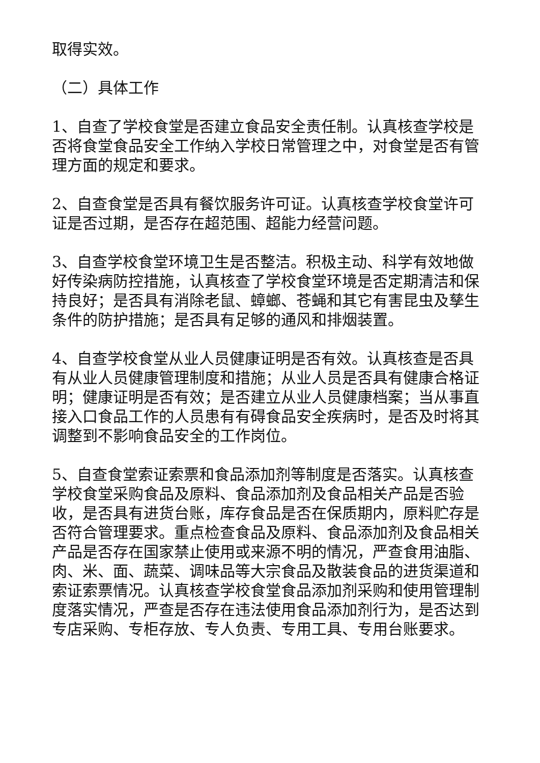取得实效。
（二）具体工作
1、自查了学校食堂是否建立食品安全责任制。认真核查学校是否将食堂食品安全工作纳入学校日常管理之中，对食堂是否有管理方面的规定和要求。
2、自查食堂是否具有餐饮服务许可证。认真核查学校食堂许可证是否过期，是否存在超范围、超能力经营问题。
3、自查学校食堂环境卫生是否整洁。积极主动、科学有效地做好传染病防控措施，认真核查了学校食堂环境是否定期清洁和保持良好；是否具有消除老鼠、蟑螂、苍蝇和其它有害昆虫及孳生条件的防护措施；是否具有足够的通风和排烟装置。
4、自查学校食堂从业人员健康证明是否有效。认真核查是否具有从业人员健康管理制度和措施；从业人员是否具有健康合格证明；健康证明是否有效；是否建立从业人员健康档案；当从事直接入口食品工作的人员患有有碍食品安全疾病时，是否及时将其调整到不影响食品安全的工作岗位。
5、自查食堂索证索票和食品添加剂等制度是否落实。认真核查学校食堂采购食品及原料、食品添加剂及食品相关产品是否验收，是否具有进货台账，库存食品是否在保质期内，原料贮存是否符合管理要求。重点检查食品及原料、食品添加剂及食品相关产品是否存在国家禁止使用或来源不明的情况，严查食用油脂、肉、米、面、蔬菜、调味品等大宗食品及散装食品的进货渠道和索证索票情况。认真核查学校食堂食品添加剂采购和使用管理制度落实情况，严查是否存在违法使用食品添加剂行为，是否达到专店采购、专柜存放、专人负责、专用工具、专用台账要求。